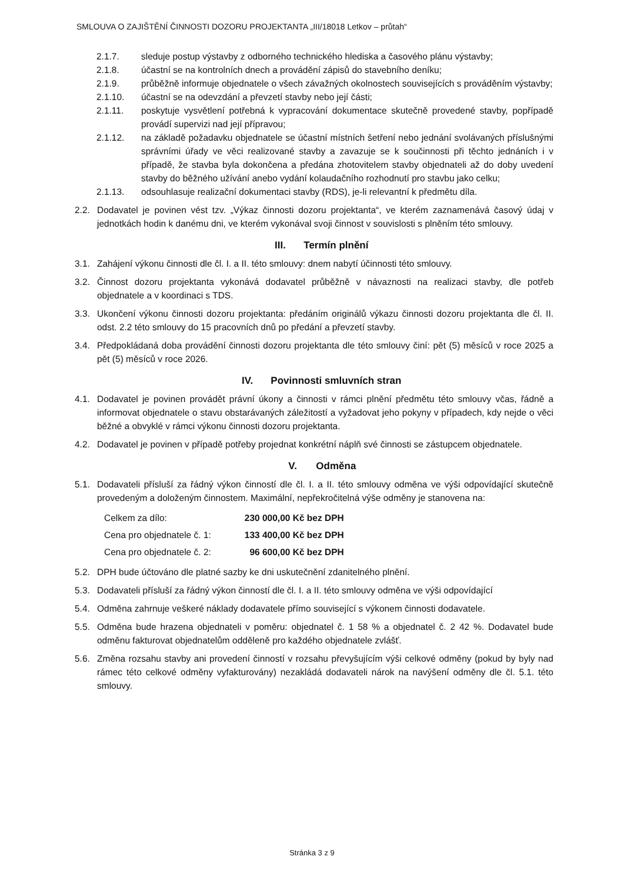SMLOUVA O ZAJIŠTĚNÍ ČINNOSTI DOZORU PROJEKTANTA „III/18018 Letkov – průtah“
2.1.7. sleduje postup výstavby z odborného technického hlediska a časového plánu výstavby;
2.1.8. účastní se na kontrolních dnech a provádění zápisů do stavebního deníku;
2.1.9. průběžně informuje objednatele o všech závažných okolnostech souvisejících s prováděním výstavby;
2.1.10. účastní se na odevzdání a převzetí stavby nebo její části;
2.1.11. poskytuje vysvětlení potřebná k vypracování dokumentace skutečně provedené stavby, popřípadě provádí supervizi nad její přípravou;
2.1.12. na základě požadavku objednatele se účastní místních šetření nebo jednání svolávaných příslušnými správními úřady ve věci realizované stavby a zavazuje se k součinnosti při těchto jednáních i v případě, že stavba byla dokončena a předána zhotovitelem stavby objednateli až do doby uvedení stavby do běžného užívání anebo vydání kolaudačního rozhodnutí pro stavbu jako celku;
2.1.13. odsouhlasuje realizační dokumentaci stavby (RDS), je-li relevantní k předmětu díla.
2.2. Dodavatel je povinen vést tzv. „Výkaz činnosti dozoru projektanta“, ve kterém zaznamenává časový údaj v jednotkách hodin k danému dni, ve kterém vykonával svoji činnost v souvislosti s plněním této smlouvy.
III. Termín plnění
3.1. Zahájení výkonu činnosti dle čl. I. a II. této smlouvy: dnem nabytí účinnosti této smlouvy.
3.2. Činnost dozoru projektanta vykonává dodavatel průběžně v návaznosti na realizaci stavby, dle potřeb objednatele a v koordinaci s TDS.
3.3. Ukončení výkonu činnosti dozoru projektanta: předáním originálů výkazu činnosti dozoru projektanta dle čl. II. odst. 2.2 této smlouvy do 15 pracovních dnů po předání a převzetí stavby.
3.4. Předpokládaná doba provádění činnosti dozoru projektanta dle této smlouvy činí: pět (5) měsíců v roce 2025 a pět (5) měsíců v roce 2026.
IV. Povinnosti smluvních stran
4.1. Dodavatel je povinen provádět právní úkony a činnosti v rámci plnění předmětu této smlouvy včas, řádně a informovat objednatele o stavu obstarávaných záležitostí a vyžadovat jeho pokyny v případech, kdy nejde o věci běžné a obvyklé v rámci výkonu činnosti dozoru projektanta.
4.2. Dodavatel je povinen v případě potřeby projednat konkrétní náplň své činnosti se zástupcem objednatele.
V. Odměna
5.1. Dodavateli přísluší za řádný výkon činností dle čl. I. a II. této smlouvy odměna ve výši odpovídající skutečně provedeným a doloženým činnostem. Maximální, nepřekročitelná výše odměny je stanovena na:
| Celkem za dílo: | 230 000,00 Kč bez DPH |
| Cena pro objednatele č. 1: | 133 400,00 Kč bez DPH |
| Cena pro objednatele č. 2: | 96 600,00 Kč bez DPH |
5.2. DPH bude účtováno dle platné sazby ke dni uskutečnění zdanitelného plnění.
5.3. Dodavateli přísluší za řádný výkon činností dle čl. I. a II. této smlouvy odměna ve výši odpovídající
5.4. Odměna zahrnuje veškeré náklady dodavatele přímo související s výkonem činnosti dodavatele.
5.5. Odměna bude hrazena objednateli v poměru: objednatel č. 1 58 % a objednatel č. 2 42 %. Dodavatel bude odměnu fakturovat objednatelům odděleně pro každého objednatele zvlášť.
5.6. Změna rozsahu stavby ani provedení činností v rozsahu převyšujícím výši celkové odměny (pokud by byly nad rámec této celkové odměny vyfakturovány) nezakládá dodavateli nárok na navýšení odměny dle čl. 5.1. této smlouvy.
Stránka 3 z 9